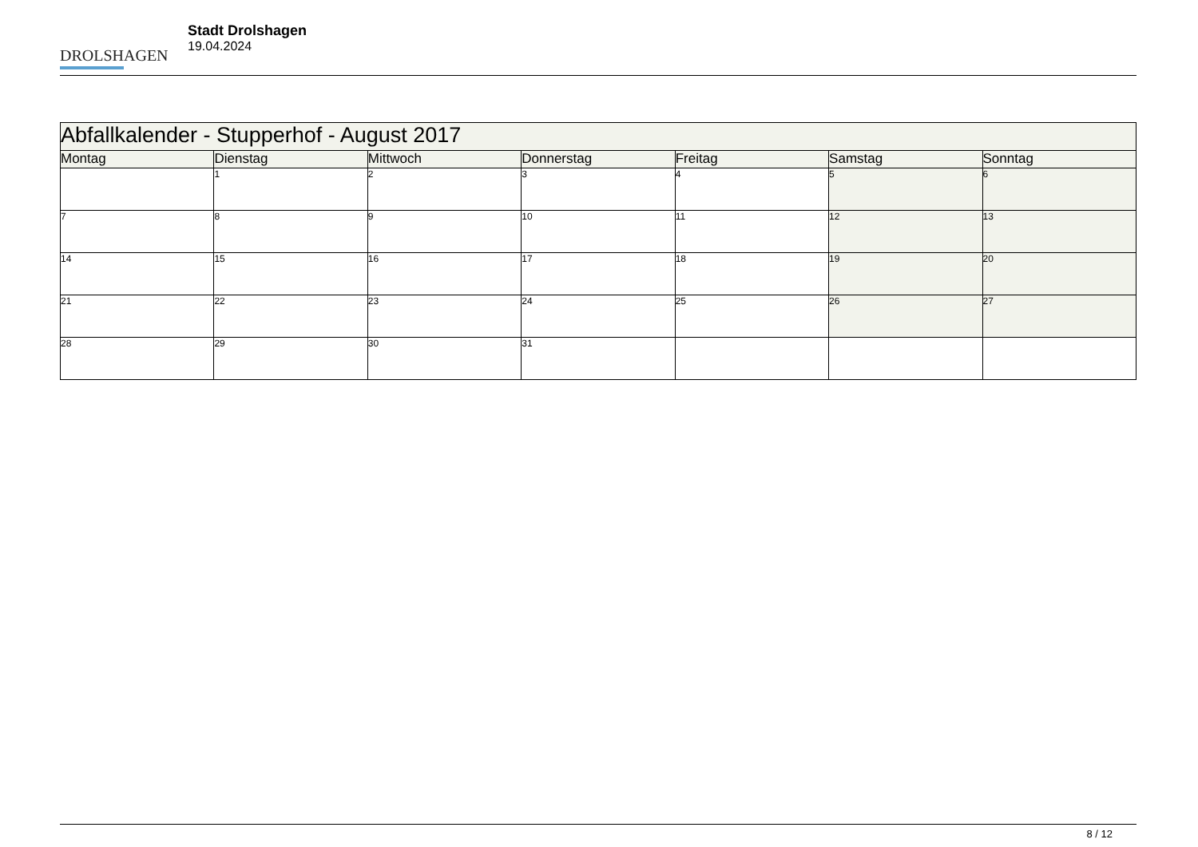DROLSHAGEN
Stadt Drolshagen
19.04.2024
| Abfallkalender - Stupperhof - August 2017 | | | | | | |
| --- | --- | --- | --- | --- | --- | --- |
| Montag | Dienstag | Mittwoch | Donnerstag | Freitag | Samstag | Sonntag |
| | 1 | 2 | 3 | 4 | 5 | 6 |
| 7 | 8 | 9 | 10 | 11 | 12 | 13 |
| 14 | 15 | 16 | 17 | 18 | 19 | 20 |
| 21 | 22 | 23 | 24 | 25 | 26 | 27 |
| 28 | 29 | 30 | 31 | | | |
8 / 12